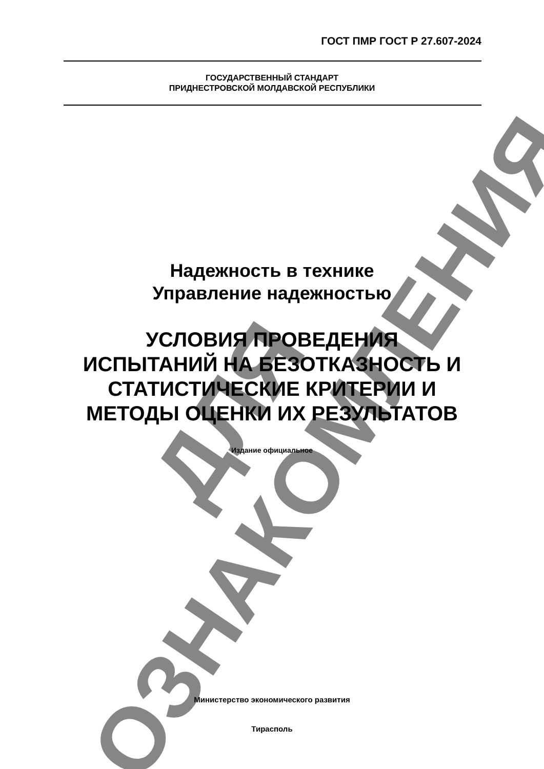ГОСТ ПМР ГОСТ Р 27.607-2024
ГОСУДАРСТВЕННЫЙ СТАНДАРТ
ПРИДНЕСТРОВСКОЙ МОЛДАВСКОЙ РЕСПУБЛИКИ
Надежность в технике
Управление надежностью
УСЛОВИЯ ПРОВЕДЕНИЯ
ИСПЫТАНИЙ НА БЕЗОТКАЗНОСТЬ И
СТАТИСТИЧЕСКИЕ КРИТЕРИИ И
МЕТОДЫ ОЦЕНКИ ИХ РЕЗУЛЬТАТОВ
Издание официальное
Министерство экономического развития
Тирасполь
ДЛЯ ОЗНАКОМЛЕНИЯ